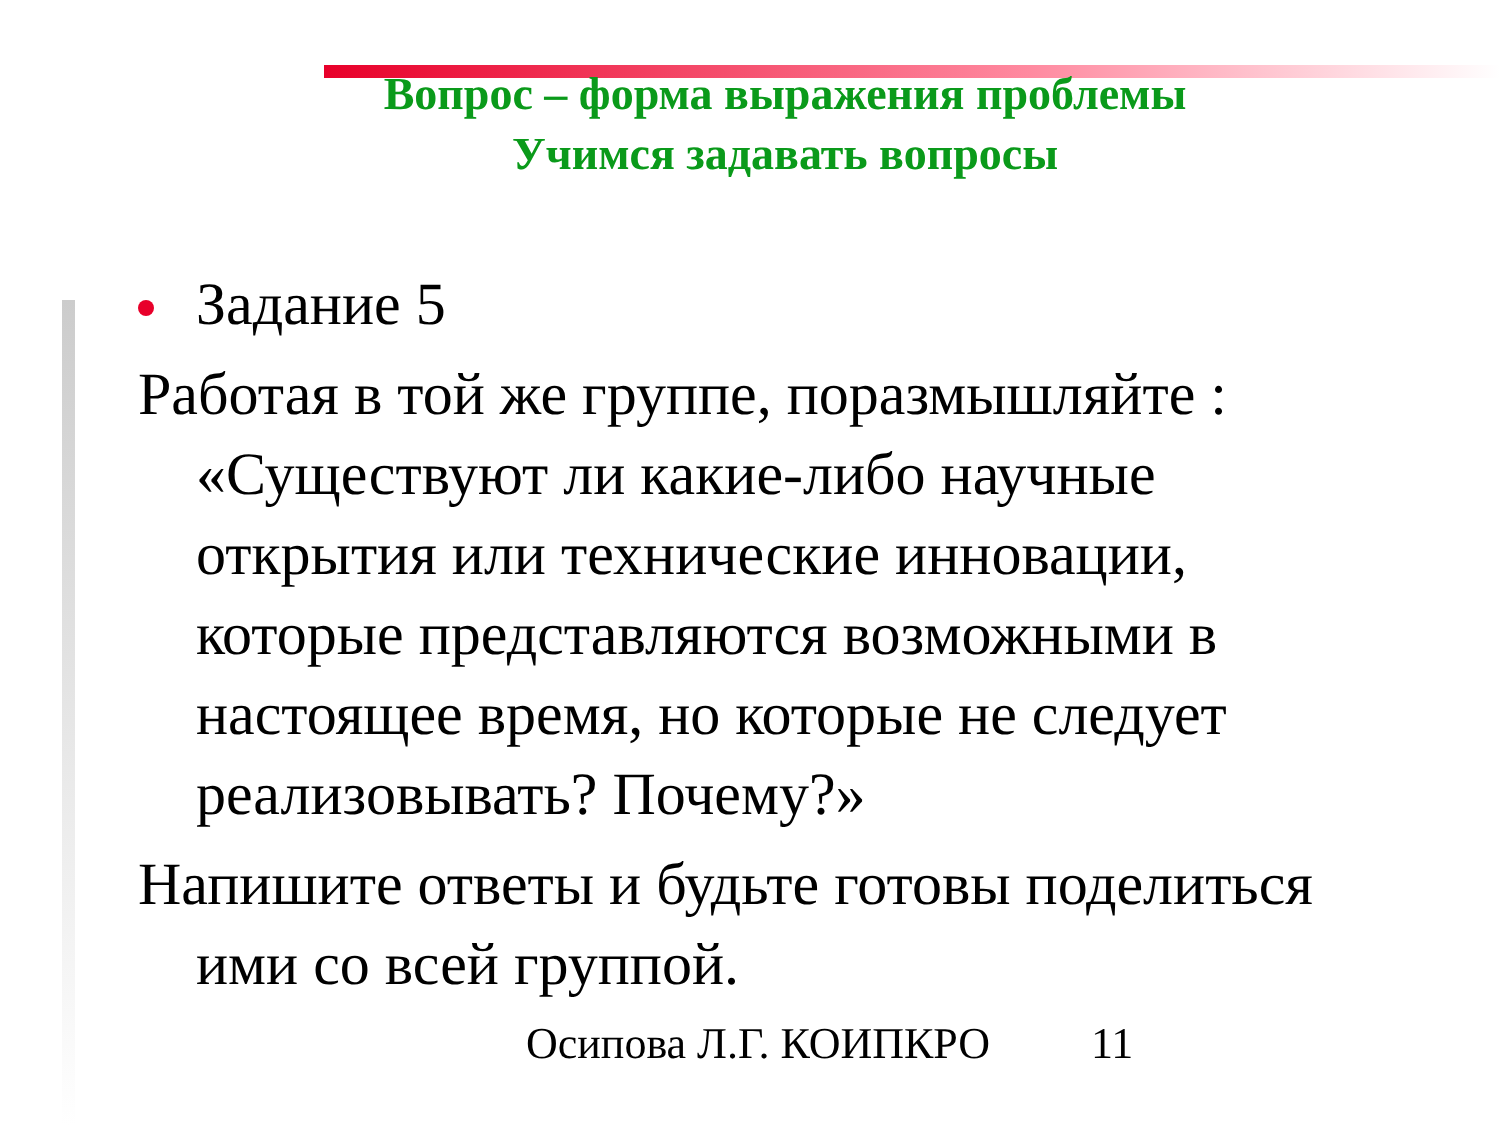Вопрос – форма выражения проблемы
Учимся задавать вопросы
Задание 5
Работая в той же группе, поразмышляйте : «Существуют ли какие-либо научные открытия или технические инновации, которые представляются возможными в настоящее время, но которые не следует реализовывать? Почему?»
Напишите ответы и будьте готовы поделиться ими со всей группой.
Осипова Л.Г. КОИПКРО
11